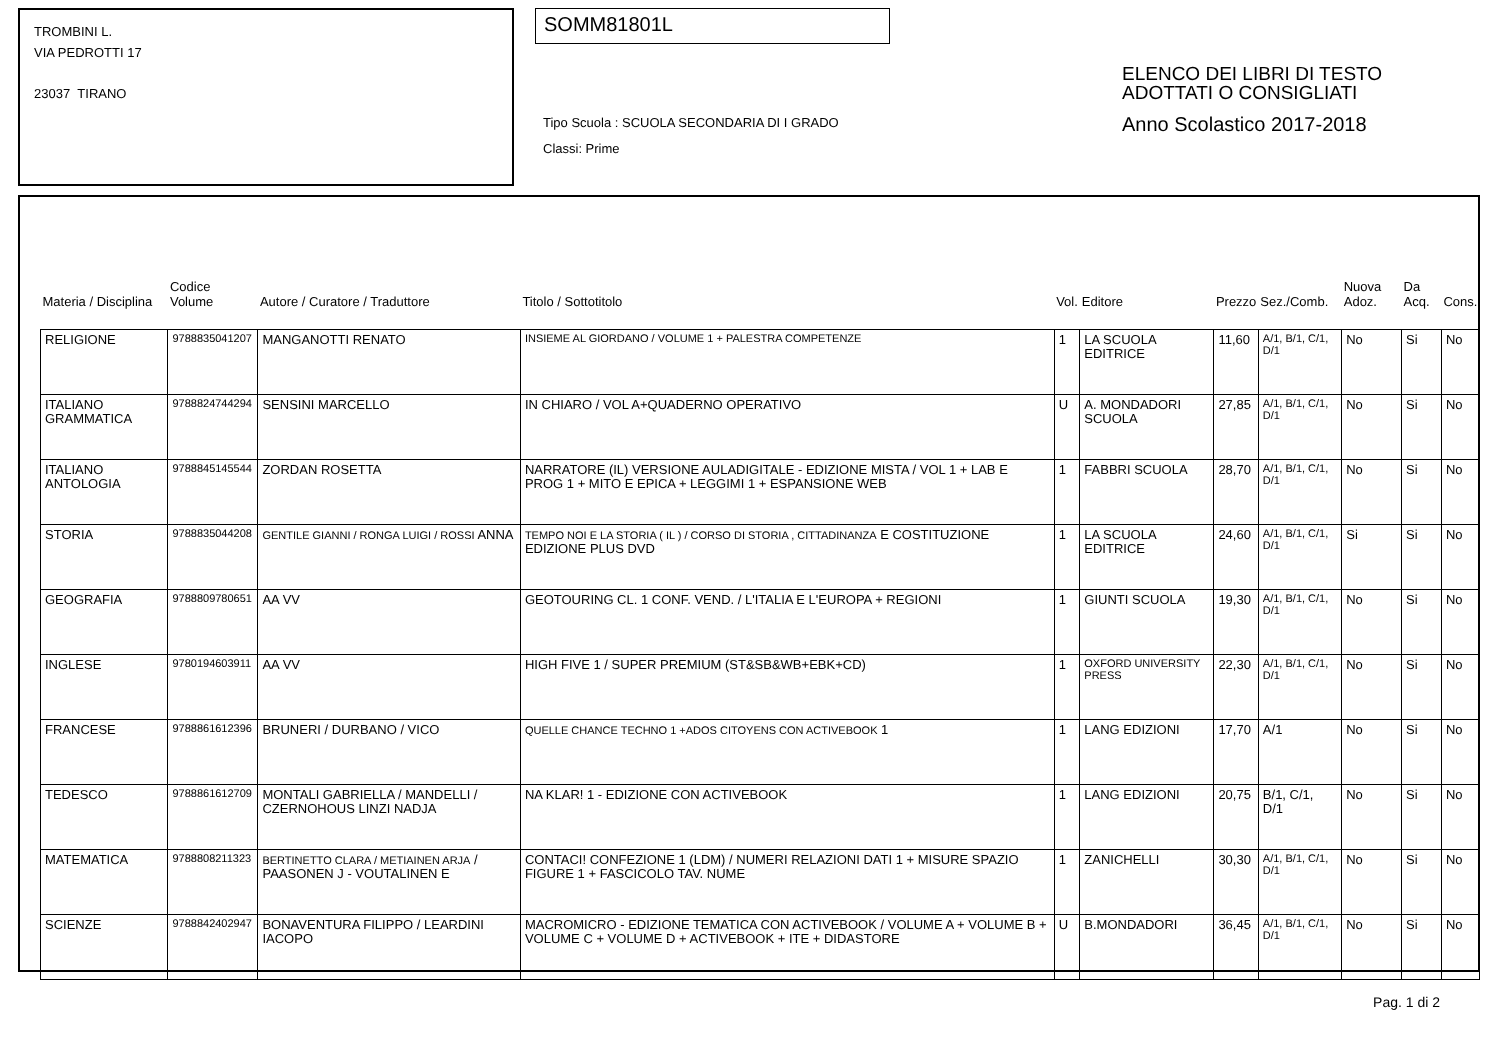TROMBINI L.
VIA PEDROTTI 17
23037 TIRANO
SOMM81801L
Tipo Scuola : SCUOLA SECONDARIA DI I GRADO
Classi: Prime
ELENCO DEI LIBRI DI TESTO
ADOTTATI O CONSIGLIATI
Anno Scolastico 2017-2018
| Materia / Disciplina | Codice Volume | Autore / Curatore / Traduttore | Titolo / Sottotitolo | Vol. | Editore | Prezzo | Sez./Comb. | Nuova Adoz. | Da Acq. | Cons. |
| --- | --- | --- | --- | --- | --- | --- | --- | --- | --- | --- |
| RELIGIONE | 9788835041207 | MANGANOTTI RENATO | INSIEME AL GIORDANO / VOLUME 1 + PALESTRA COMPETENZE | 1 | LA SCUOLA EDITRICE | 11,60 | A/1, B/1, C/1, D/1 | No | Si | No |
| ITALIANO GRAMMATICA | 9788824744294 | SENSINI MARCELLO | IN CHIARO / VOL A+QUADERNO OPERATIVO | U | A. MONDADORI SCUOLA | 27,85 | A/1, B/1, C/1, D/1 | No | Si | No |
| ITALIANO ANTOLOGIA | 9788845145544 | ZORDAN ROSETTA | NARRATORE (IL) VERSIONE AULADIGITALE - EDIZIONE MISTA / VOL 1 + LAB E PROG 1 + MITO E EPICA + LEGGIMI 1 + ESPANSIONE WEB | 1 | FABBRI SCUOLA | 28,70 | A/1, B/1, C/1, D/1 | No | Si | No |
| STORIA | 9788835044208 | GENTILE GIANNI / RONGA LUIGI / ROSSI ANNA | TEMPO NOI E LA STORIA ( IL ) / CORSO DI STORIA , CITTADINANZA E COSTITUZIONE EDIZIONE PLUS DVD | 1 | LA SCUOLA EDITRICE | 24,60 | A/1, B/1, C/1, D/1 | Si | Si | No |
| GEOGRAFIA | 9788809780651 | AA VV | GEOTOURING CL. 1 CONF. VEND. / L'ITALIA E L'EUROPA + REGIONI | 1 | GIUNTI SCUOLA | 19,30 | A/1, B/1, C/1, D/1 | No | Si | No |
| INGLESE | 9780194603911 | AA VV | HIGH FIVE 1 / SUPER PREMIUM (ST&SB&WB+EBK+CD) | 1 | OXFORD UNIVERSITY PRESS | 22,30 | A/1, B/1, C/1, D/1 | No | Si | No |
| FRANCESE | 9788861612396 | BRUNERI / DURBANO / VICO | QUELLE CHANCE TECHNO 1 +ADOS CITOYENS CON ACTIVEBOOK 1 | 1 | LANG EDIZIONI | 17,70 | A/1 | No | Si | No |
| TEDESCO | 9788861612709 | MONTALI GABRIELLA / MANDELLI / CZERNOHOUS LINZI NADJA | NA KLAR! 1 - EDIZIONE CON ACTIVEBOOK | 1 | LANG EDIZIONI | 20,75 | B/1, C/1, D/1 | No | Si | No |
| MATEMATICA | 9788808211323 | BERTINETTO CLARA / METIAINEN ARJA / PAASONEN J - VOUTALINEN E | CONTACI! CONFEZIONE 1 (LDM) / NUMERI RELAZIONI DATI 1 + MISURE SPAZIO FIGURE 1 + FASCICOLO TAV. NUME | 1 | ZANICHELLI | 30,30 | A/1, B/1, C/1, D/1 | No | Si | No |
| SCIENZE | 9788842402947 | BONAVENTURA FILIPPO / LEARDINI IACOPO | MACROMICRO - EDIZIONE TEMATICA CON ACTIVEBOOK / VOLUME A + VOLUME B + VOLUME C + VOLUME D + ACTIVEBOOK + ITE + DIDASTORE | U | B.MONDADORI | 36,45 | A/1, B/1, C/1, D/1 | No | Si | No |
Pag. 1 di 2